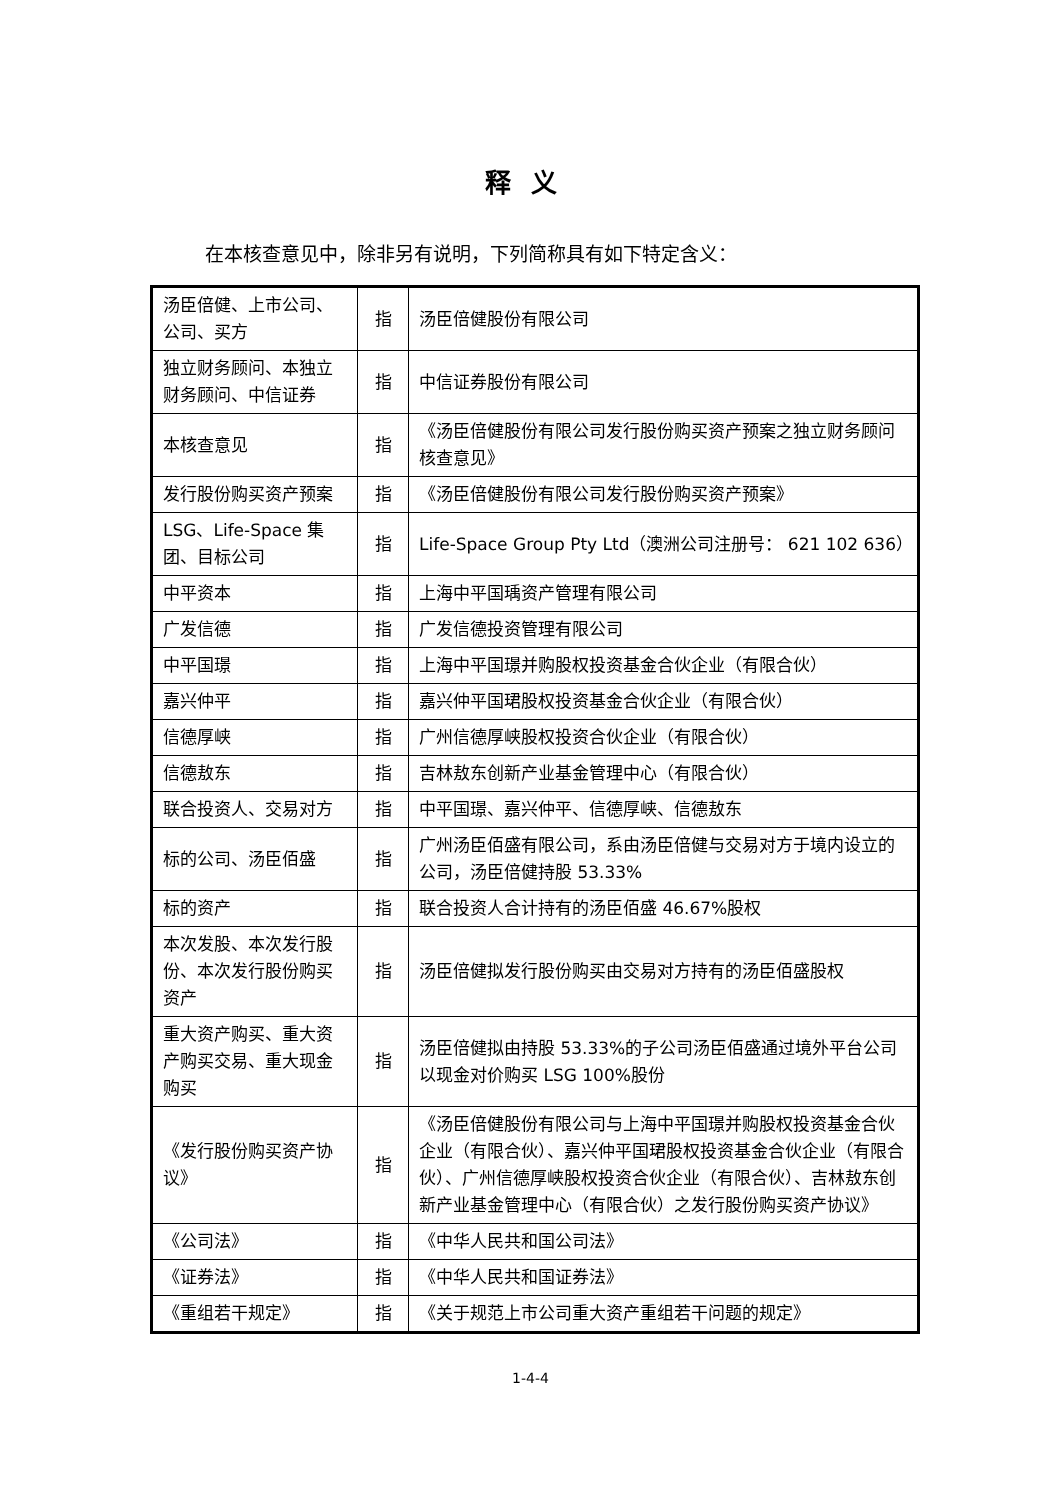释义
在本核查意见中，除非另有说明，下列简称具有如下特定含义：
| 汤臣倍健、上市公司、公司、买方 | 指 | 汤臣倍健股份有限公司 |
| 独立财务顾问、本独立财务顾问、中信证券 | 指 | 中信证券股份有限公司 |
| 本核查意见 | 指 | 《汤臣倍健股份有限公司发行股份购买资产预案之独立财务顾问核查意见》 |
| 发行股份购买资产预案 | 指 | 《汤臣倍健股份有限公司发行股份购买资产预案》 |
| LSG、Life-Space 集团、目标公司 | 指 | Life-Space Group Pty Ltd（澳洲公司注册号： 621 102 636） |
| 中平资本 | 指 | 上海中平国瑀资产管理有限公司 |
| 广发信德 | 指 | 广发信德投资管理有限公司 |
| 中平国璟 | 指 | 上海中平国璟并购股权投资基金合伙企业（有限合伙） |
| 嘉兴仲平 | 指 | 嘉兴仲平国珺股权投资基金合伙企业（有限合伙） |
| 信德厚峡 | 指 | 广州信德厚峡股权投资合伙企业（有限合伙） |
| 信德敖东 | 指 | 吉林敖东创新产业基金管理中心（有限合伙） |
| 联合投资人、交易对方 | 指 | 中平国璟、嘉兴仲平、信德厚峡、信德敖东 |
| 标的公司、汤臣佰盛 | 指 | 广州汤臣佰盛有限公司，系由汤臣倍健与交易对方于境内设立的公司，汤臣倍健持股 53.33% |
| 标的资产 | 指 | 联合投资人合计持有的汤臣佰盛 46.67%股权 |
| 本次发股、本次发行股份、本次发行股份购买资产 | 指 | 汤臣倍健拟发行股份购买由交易对方持有的汤臣佰盛股权 |
| 重大资产购买、重大资产购买交易、重大现金购买 | 指 | 汤臣倍健拟由持股 53.33%的子公司汤臣佰盛通过境外平台公司以现金对价购买 LSG 100%股份 |
| 《发行股份购买资产协议》 | 指 | 《汤臣倍健股份有限公司与上海中平国璟并购股权投资基金合伙企业（有限合伙）、嘉兴仲平国珺股权投资基金合伙企业（有限合伙）、广州信德厚峡股权投资合伙企业（有限合伙）、吉林敖东创新产业基金管理中心（有限合伙）之发行股份购买资产协议》 |
| 《公司法》 | 指 | 《中华人民共和国公司法》 |
| 《证券法》 | 指 | 《中华人民共和国证券法》 |
| 《重组若干规定》 | 指 | 《关于规范上市公司重大资产重组若干问题的规定》 |
1-4-4